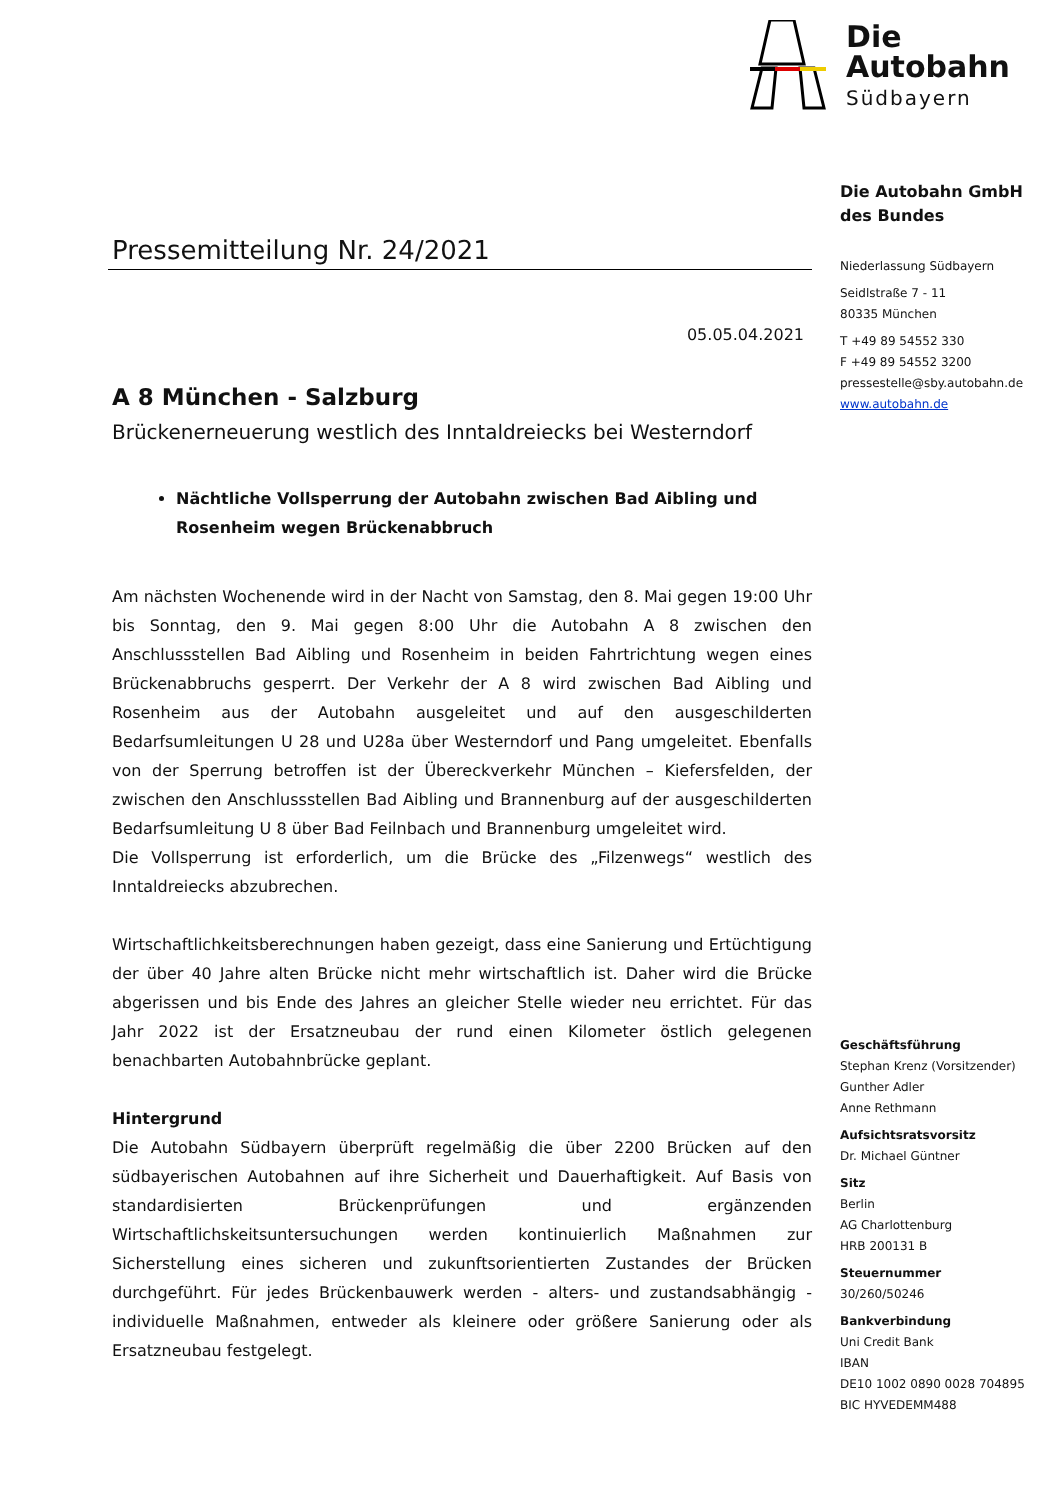Pressemitteilung Nr. 24/2021
05.05.04.2021
A 8 München - Salzburg
Brückenerneuerung westlich des Inntaldreiecks bei Westerndorf
Nächtliche Vollsperrung der Autobahn zwischen Bad Aibling und Rosenheim wegen Brückenabbruch
Am nächsten Wochenende wird in der Nacht von Samstag, den 8. Mai gegen 19:00 Uhr bis Sonntag, den 9. Mai gegen 8:00 Uhr die Autobahn A 8 zwischen den Anschlussstellen Bad Aibling und Rosenheim in beiden Fahrtrichtung wegen eines Brückenabbruchs gesperrt. Der Verkehr der A 8 wird zwischen Bad Aibling und Rosenheim aus der Autobahn ausgeleitet und auf den ausgeschilderten Bedarfsumleitungen U 28 und U28a über Westerndorf und Pang umgeleitet. Ebenfalls von der Sperrung betroffen ist der Übereckverkehr München – Kiefersfelden, der zwischen den Anschlussstellen Bad Aibling und Brannenburg auf der ausgeschilderten Bedarfsumleitung U 8 über Bad Feilnbach und Brannenburg umgeleitet wird.
Die Vollsperrung ist erforderlich, um die Brücke des „Filzenwegs“ westlich des Inntaldreiecks abzubrechen.
Wirtschaftlichkeitsberechnungen haben gezeigt, dass eine Sanierung und Ertüchtigung der über 40 Jahre alten Brücke nicht mehr wirtschaftlich ist. Daher wird die Brücke abgerissen und bis Ende des Jahres an gleicher Stelle wieder neu errichtet. Für das Jahr 2022 ist der Ersatzneubau der rund einen Kilometer östlich gelegenen benachbarten Autobahnbrücke geplant.
Hintergrund
Die Autobahn Südbayern überprüft regelmäßig die über 2200 Brücken auf den südbayerischen Autobahnen auf ihre Sicherheit und Dauerhaftigkeit. Auf Basis von standardisierten Brückenprüfungen und ergänzenden Wirtschaftlichskeitsuntersuchungen werden kontinuierlich Maßnahmen zur Sicherstellung eines sicheren und zukunftsorientierten Zustandes der Brücken durchgeführt. Für jedes Brückenbauwerk werden - alters- und zustandsabhängig - individuelle Maßnahmen, entweder als kleinere oder größere Sanierung oder als Ersatzneubau festgelegt.
Die
Autobahn
Südbayern
Die Autobahn GmbH
des Bundes
Niederlassung Südbayern
Seidlstraße 7 - 11
80335 München
T +49 89 54552 330
F +49 89 54552 3200
pressestelle@sby.autobahn.de
www.autobahn.de
Geschäftsführung
Stephan Krenz (Vorsitzender)
Gunther Adler
Anne Rethmann
Aufsichtsratsvorsitz
Dr. Michael Güntner
Sitz
Berlin
AG Charlottenburg
HRB 200131 B
Steuernummer
30/260/50246
Bankverbindung
Uni Credit Bank
IBAN
DE10 1002 0890 0028 704895
BIC HYVEDEMM488